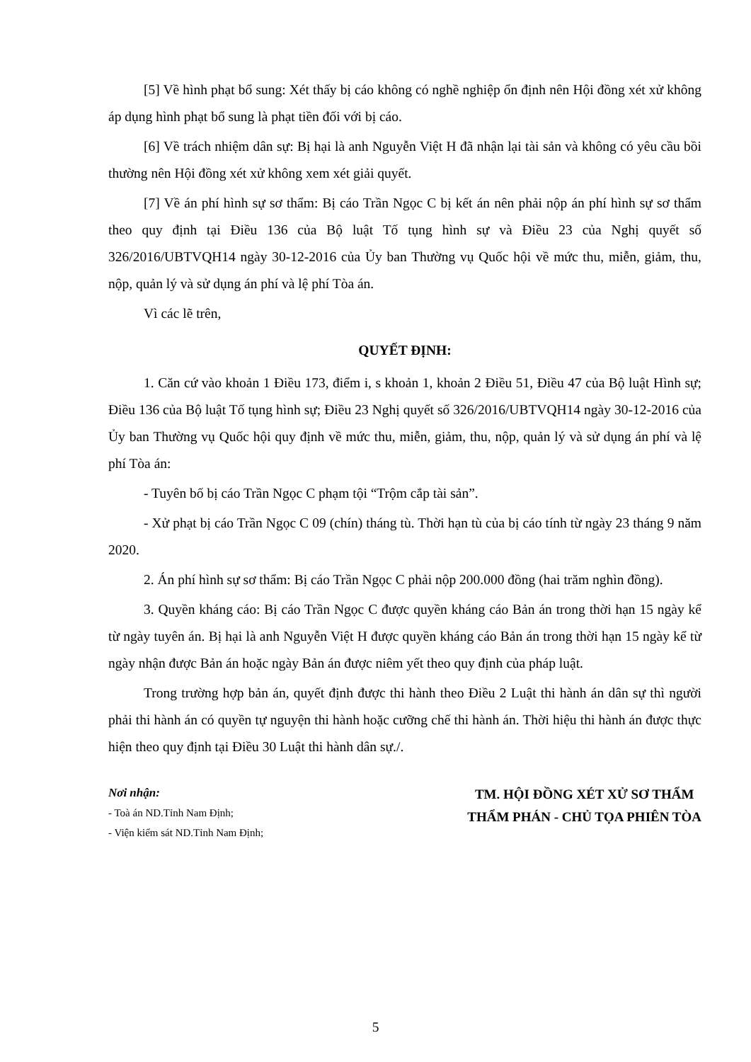[5] Về hình phạt bổ sung: Xét thấy bị cáo không có nghề nghiệp ổn định nên Hội đồng xét xử không áp dụng hình phạt bổ sung là phạt tiền đối với bị cáo.
[6] Về trách nhiệm dân sự: Bị hại là anh Nguyễn Việt H đã nhận lại tài sản và không có yêu cầu bồi thường nên Hội đồng xét xử không xem xét giải quyết.
[7] Về án phí hình sự sơ thẩm: Bị cáo Trần Ngọc C bị kết án nên phải nộp án phí hình sự sơ thẩm theo quy định tại Điều 136 của Bộ luật Tố tụng hình sự và Điều 23 của Nghị quyết số 326/2016/UBTVQH14 ngày 30-12-2016 của Ủy ban Thường vụ Quốc hội về mức thu, miễn, giảm, thu, nộp, quản lý và sử dụng án phí và lệ phí Tòa án.
Vì các lẽ trên,
QUYẾT ĐỊNH:
1. Căn cứ vào khoản 1 Điều 173, điểm i, s khoản 1, khoản 2 Điều 51, Điều 47 của Bộ luật Hình sự; Điều 136 của Bộ luật Tố tụng hình sự; Điều 23 Nghị quyết số 326/2016/UBTVQH14 ngày 30-12-2016 của Ủy ban Thường vụ Quốc hội quy định về mức thu, miễn, giảm, thu, nộp, quản lý và sử dụng án phí và lệ phí Tòa án:
- Tuyên bố bị cáo Trần Ngọc C phạm tội “Trộm cắp tài sản”.
- Xử phạt bị cáo Trần Ngọc C 09 (chín) tháng tù. Thời hạn tù của bị cáo tính từ ngày 23 tháng 9 năm 2020.
2. Án phí hình sự sơ thẩm: Bị cáo Trần Ngọc C phải nộp 200.000 đồng (hai trăm nghìn đồng).
3. Quyền kháng cáo: Bị cáo Trần Ngọc C được quyền kháng cáo Bản án trong thời hạn 15 ngày kể từ ngày tuyên án. Bị hại là anh Nguyễn Việt H được quyền kháng cáo Bản án trong thời hạn 15 ngày kể từ ngày nhận được Bản án hoặc ngày Bản án được niêm yết theo quy định của pháp luật.
Trong trường hợp bản án, quyết định được thi hành theo Điều 2 Luật thi hành án dân sự thì người phải thi hành án có quyền tự nguyện thi hành hoặc cưỡng chế thi hành án. Thời hiệu thi hành án được thực hiện theo quy định tại Điều 30 Luật thi hành dân sự./.
Nơi nhận:
- Toà án ND.Tỉnh Nam Định;
- Viện kiểm sát ND.Tỉnh Nam Định;
TM. HỘI ĐỒNG XÉT XỬ SƠ THẨM
THẨM PHÁN - CHỦ TỌA PHIÊN TÒA
5